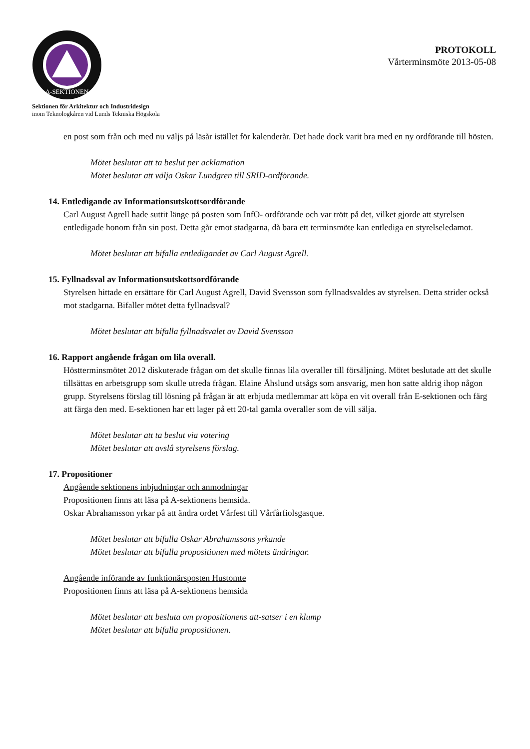A-SEKTIONEN
PROTOKOLL
Vårterminsmöte 2013-05-08
Sektionen för Arkitektur och Industridesign
inom Teknologkåren vid Lunds Tekniska Högskola
en post som från och med nu väljs på läsår istället för kalenderår. Det hade dock varit bra med en ny ordförande till hösten.
Mötet beslutar att ta beslut per acklamation
Mötet beslutar att välja Oskar Lundgren till SRID-ordförande.
14. Entledigande av Informationsutskottsordförande
Carl August Agrell hade suttit länge på posten som InfO- ordförande och var trött på det, vilket gjorde att styrelsen entledigade honom från sin post. Detta går emot stadgarna, då bara ett terminsmöte kan entlediga en styrelseledamot.
Mötet beslutar att bifalla entledigandet av Carl August Agrell.
15. Fyllnadsval av Informationsutskottsordförande
Styrelsen hittade en ersättare för Carl August Agrell, David Svensson som fyllnadsvaldes av styrelsen. Detta strider också mot stadgarna. Bifaller mötet detta fyllnadsval?
Mötet beslutar att bifalla fyllnadsvalet av David Svensson
16. Rapport angående frågan om lila overall.
Höstterminsmötet 2012 diskuterade frågan om det skulle finnas lila overaller till försäljning. Mötet beslutade att det skulle tillsättas en arbetsgrupp som skulle utreda frågan. Elaine Åhslund utsågs som ansvarig, men hon satte aldrig ihop någon grupp. Styrelsens förslag till lösning på frågan är att erbjuda medlemmar att köpa en vit overall från E-sektionen och färg att färga den med. E-sektionen har ett lager på ett 20-tal gamla overaller som de vill sälja.
Mötet beslutar att ta beslut via votering
Mötet beslutar att avslå styrelsens förslag.
17. Propositioner
Angående sektionens inbjudningar och anmodningar
Propositionen finns att läsa på A-sektionens hemsida.
Oskar Abrahamsson yrkar på att ändra ordet Vårfest till Vårfårfiolsgasque.
Mötet beslutar att bifalla Oskar Abrahamssons yrkande
Mötet beslutar att bifalla propositionen med mötets ändringar.
Angående införande av funktionärsposten Hustomte
Propositionen finns att läsa på A-sektionens hemsida
Mötet beslutar att besluta om propositionens att-satser i en klump
Mötet beslutar att bifalla propositionen.